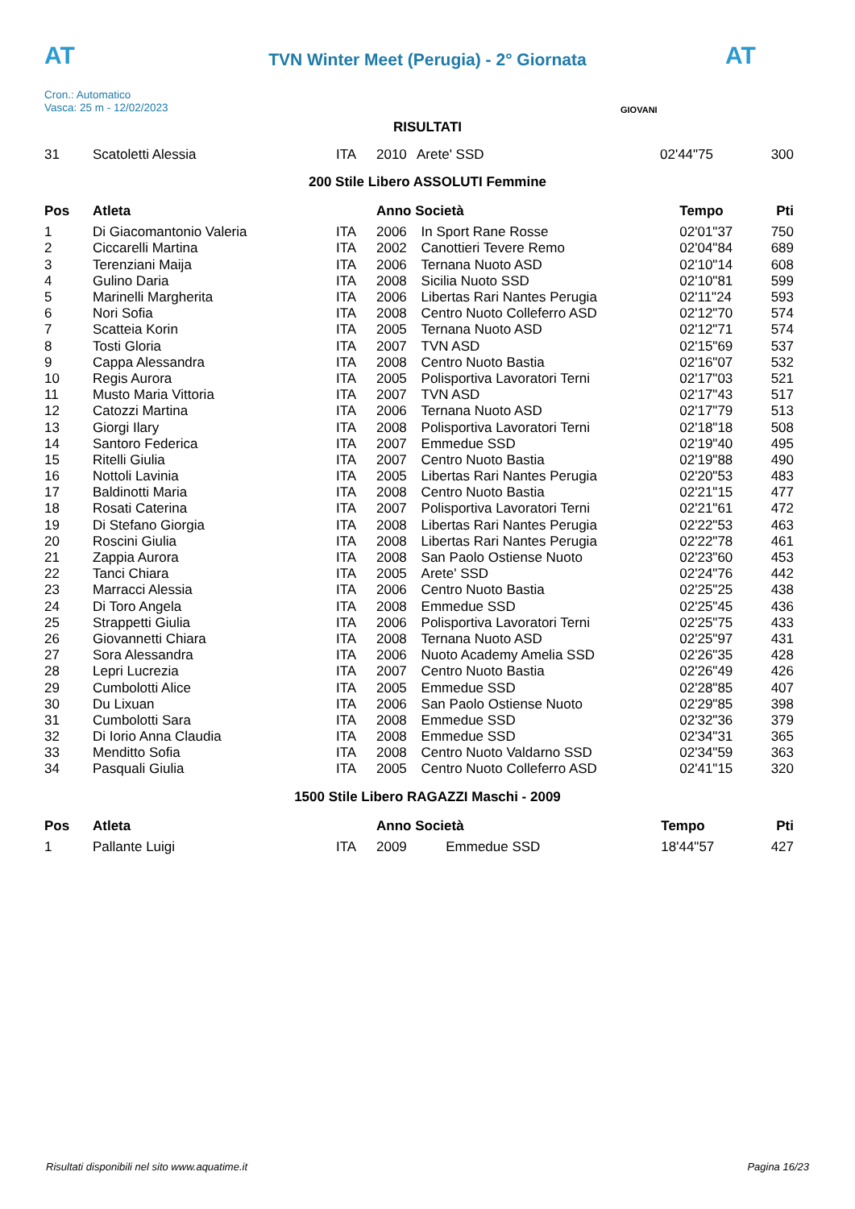AT AT
TVN Winter Meet (Perugia) - 2° Giornata
Cron.: Automatico
Vasca: 25 m - 12/02/2023
GIOVANI
RISULTATI
| 31 | Scatoletti Alessia | ITA | 2010 | Arete' SSD | 02'44"75 | 300 |
200 Stile Libero ASSOLUTI Femmine
| Pos | Atleta | | Anno Società | | Tempo | Pti |
| --- | --- | --- | --- | --- | --- | --- |
| 1 | Di Giacomantonio Valeria | ITA | 2006 | In Sport Rane Rosse | 02'01"37 | 750 |
| 2 | Ciccarelli Martina | ITA | 2002 | Canottieri Tevere Remo | 02'04"84 | 689 |
| 3 | Terenziani Maija | ITA | 2006 | Ternana Nuoto ASD | 02'10"14 | 608 |
| 4 | Gulino Daria | ITA | 2008 | Sicilia Nuoto SSD | 02'10"81 | 599 |
| 5 | Marinelli Margherita | ITA | 2006 | Libertas Rari Nantes Perugia | 02'11"24 | 593 |
| 6 | Nori Sofia | ITA | 2008 | Centro Nuoto Colleferro ASD | 02'12"70 | 574 |
| 7 | Scatteia Korin | ITA | 2005 | Ternana Nuoto ASD | 02'12"71 | 574 |
| 8 | Tosti Gloria | ITA | 2007 | TVN ASD | 02'15"69 | 537 |
| 9 | Cappa Alessandra | ITA | 2008 | Centro Nuoto Bastia | 02'16"07 | 532 |
| 10 | Regis Aurora | ITA | 2005 | Polisportiva Lavoratori Terni | 02'17"03 | 521 |
| 11 | Musto Maria Vittoria | ITA | 2007 | TVN ASD | 02'17"43 | 517 |
| 12 | Catozzi Martina | ITA | 2006 | Ternana Nuoto ASD | 02'17"79 | 513 |
| 13 | Giorgi Ilary | ITA | 2008 | Polisportiva Lavoratori Terni | 02'18"18 | 508 |
| 14 | Santoro Federica | ITA | 2007 | Emmedue SSD | 02'19"40 | 495 |
| 15 | Ritelli Giulia | ITA | 2007 | Centro Nuoto Bastia | 02'19"88 | 490 |
| 16 | Nottoli Lavinia | ITA | 2005 | Libertas Rari Nantes Perugia | 02'20"53 | 483 |
| 17 | Baldinotti Maria | ITA | 2008 | Centro Nuoto Bastia | 02'21"15 | 477 |
| 18 | Rosati Caterina | ITA | 2007 | Polisportiva Lavoratori Terni | 02'21"61 | 472 |
| 19 | Di Stefano Giorgia | ITA | 2008 | Libertas Rari Nantes Perugia | 02'22"53 | 463 |
| 20 | Roscini Giulia | ITA | 2008 | Libertas Rari Nantes Perugia | 02'22"78 | 461 |
| 21 | Zappia Aurora | ITA | 2008 | San Paolo Ostiense Nuoto | 02'23"60 | 453 |
| 22 | Tanci Chiara | ITA | 2005 | Arete' SSD | 02'24"76 | 442 |
| 23 | Marracci Alessia | ITA | 2006 | Centro Nuoto Bastia | 02'25"25 | 438 |
| 24 | Di Toro Angela | ITA | 2008 | Emmedue SSD | 02'25"45 | 436 |
| 25 | Strappetti Giulia | ITA | 2006 | Polisportiva Lavoratori Terni | 02'25"75 | 433 |
| 26 | Giovannetti Chiara | ITA | 2008 | Ternana Nuoto ASD | 02'25"97 | 431 |
| 27 | Sora Alessandra | ITA | 2006 | Nuoto Academy Amelia SSD | 02'26"35 | 428 |
| 28 | Lepri Lucrezia | ITA | 2007 | Centro Nuoto Bastia | 02'26"49 | 426 |
| 29 | Cumbolotti Alice | ITA | 2005 | Emmedue SSD | 02'28"85 | 407 |
| 30 | Du Lixuan | ITA | 2006 | San Paolo Ostiense Nuoto | 02'29"85 | 398 |
| 31 | Cumbolotti Sara | ITA | 2008 | Emmedue SSD | 02'32"36 | 379 |
| 32 | Di Iorio Anna Claudia | ITA | 2008 | Emmedue SSD | 02'34"31 | 365 |
| 33 | Menditto Sofia | ITA | 2008 | Centro Nuoto Valdarno SSD | 02'34"59 | 363 |
| 34 | Pasquali Giulia | ITA | 2005 | Centro Nuoto Colleferro ASD | 02'41"15 | 320 |
1500 Stile Libero RAGAZZI Maschi - 2009
| Pos | Atleta | | Anno Società | | Tempo | Pti |
| --- | --- | --- | --- | --- | --- | --- |
| 1 | Pallante Luigi | ITA | 2009 | Emmedue SSD | 18'44"57 | 427 |
Risultati disponibili nel sito www.aquatime.it Pagina 16/23